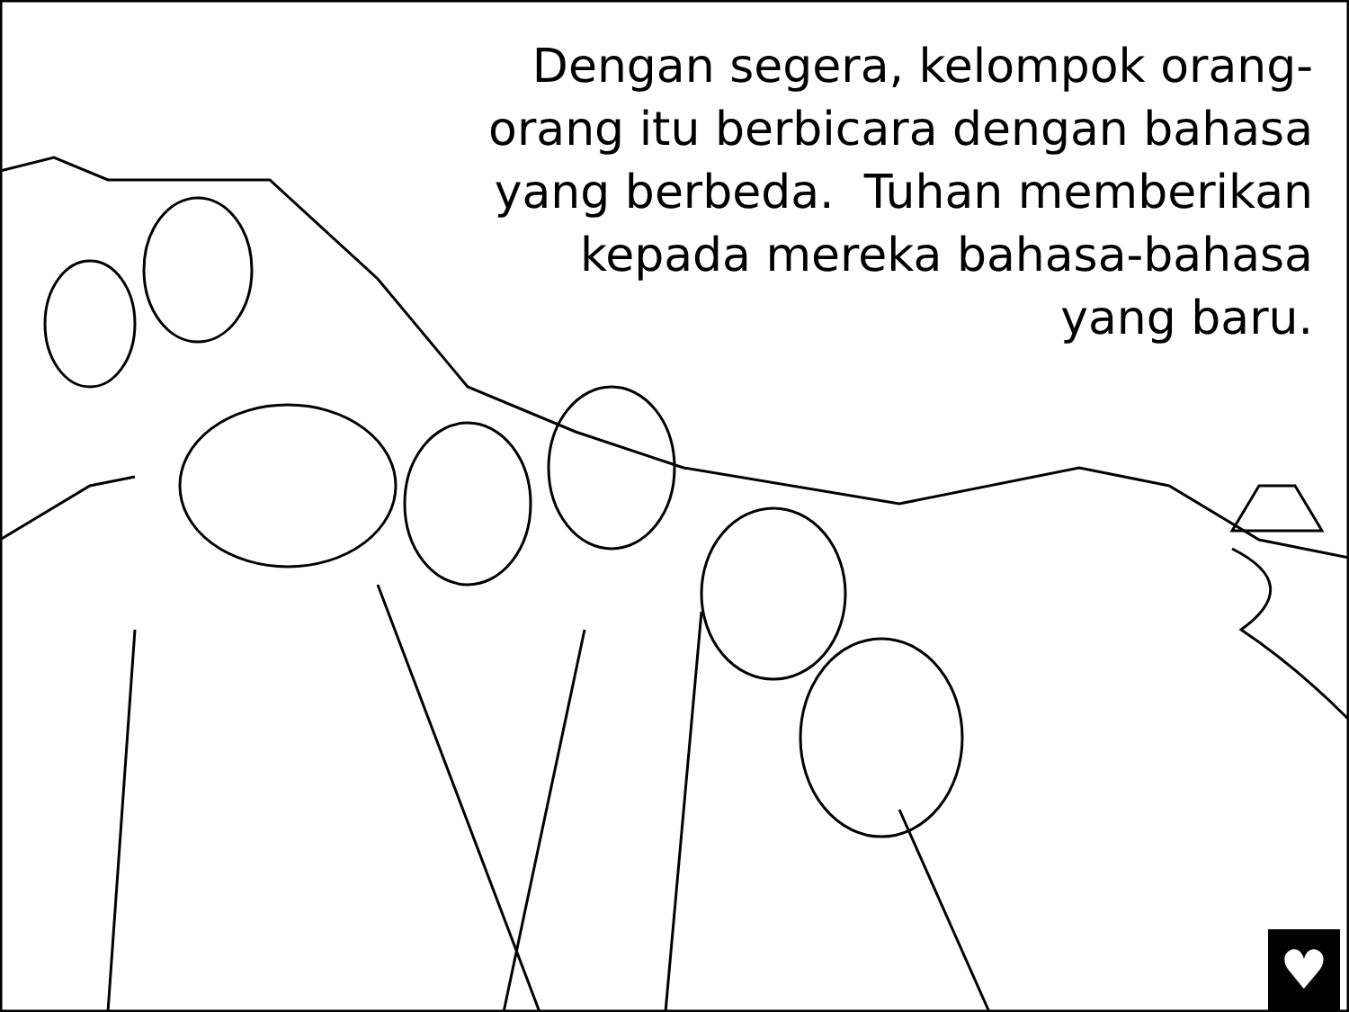Dengan segera, kelompok orang-
orang itu berbicara dengan bahasa
yang berbeda. Tuhan memberikan
kepada mereka bahasa-bahasa
yang baru.
♥